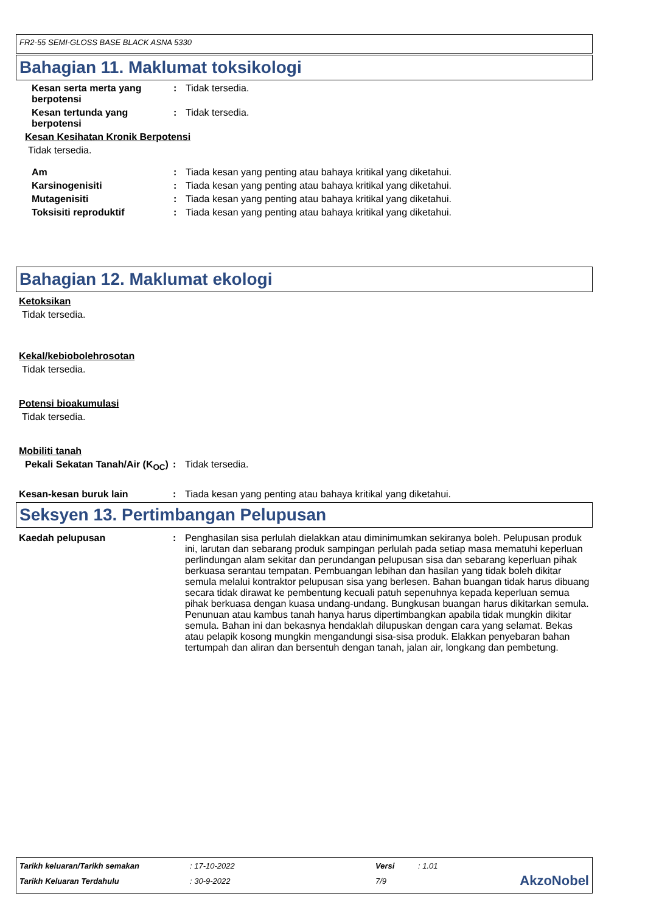FR2-55 SEMI-GLOSS BASE BLACK ASNA 5330
Bahagian 11. Maklumat toksikologi
Kesan serta merta yang berpotensi
: Tidak tersedia.
Kesan tertunda yang berpotensi
: Tidak tersedia.
Kesan Kesihatan Kronik Berpotensi
Tidak tersedia.
Am : Tiada kesan yang penting atau bahaya kritikal yang diketahui.
Karsinogenisiti : Tiada kesan yang penting atau bahaya kritikal yang diketahui.
Mutagenisiti : Tiada kesan yang penting atau bahaya kritikal yang diketahui.
Toksisiti reproduktif : Tiada kesan yang penting atau bahaya kritikal yang diketahui.
Bahagian 12. Maklumat ekologi
Ketoksikan
Tidak tersedia.
Kekal/kebiobolehrosotan
Tidak tersedia.
Potensi bioakumulasi
Tidak tersedia.
Mobiliti tanah
Pekali Sekatan Tanah/Air (K<sub>OC</sub>)
: Tidak tersedia.
Kesan-kesan buruk lain : Tiada kesan yang penting atau bahaya kritikal yang diketahui.
Seksyen 13. Pertimbangan Pelupusan
Kaedah pelupusan : Penghasilan sisa perlulah dielakkan atau diminimumkan sekiranya boleh. Pelupusan produk ini, larutan dan sebarang produk sampingan perlulah pada setiap masa mematuhi keperluan perlindungan alam sekitar dan perundangan pelupusan sisa dan sebarang keperluan pihak berkuasa serantau tempatan. Pembuangan lebihan dan hasilan yang tidak boleh dikitar semula melalui kontraktor pelupusan sisa yang berlesen. Bahan buangan tidak harus dibuang secara tidak dirawat ke pembentung kecuali patuh sepenuhnya kepada keperluan semua pihak berkuasa dengan kuasa undang-undang. Bungkusan buangan harus dikitarkan semula. Penunuan atau kambus tanah hanya harus dipertimbangkan apabila tidak mungkin dikitar semula. Bahan ini dan bekasnya hendaklah dilupuskan dengan cara yang selamat. Bekas atau pelapik kosong mungkin mengandungi sisa-sisa produk. Elakkan penyebaran bahan tertumpah dan aliran dan bersentuh dengan tanah, jalan air, longkang dan pembetung.
| Tarikh keluaran/Tarikh semakan | : 17-10-2022 | Versi | : 1.01 | |
| Tarikh Keluaran Terdahulu | : 30-9-2022 | 7/9 | | AkzoNobel |